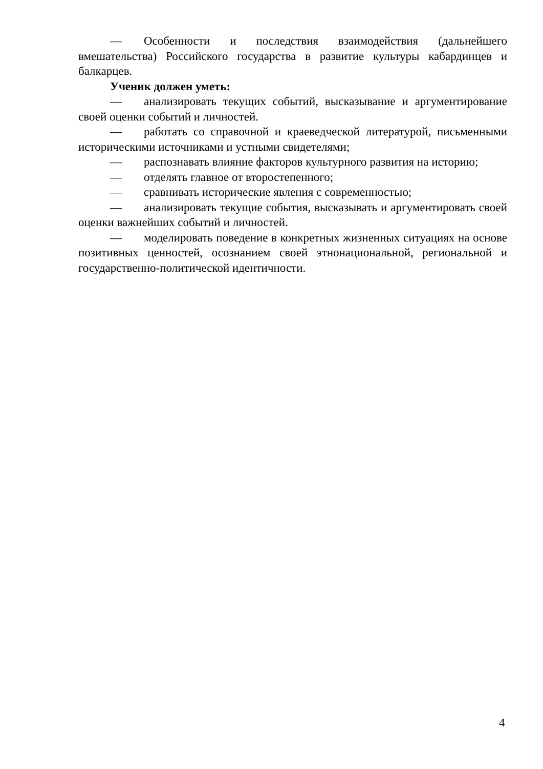— Особенности и последствия взаимодействия (дальнейшего вмешательства) Российского государства в развитие культуры кабардинцев и балкарцев.
Ученик должен уметь:
— анализировать текущих событий, высказывание и аргументирование своей оценки событий и личностей.
— работать со справочной и краеведческой литературой, письменными историческими источниками и устными свидетелями;
— распознавать влияние факторов культурного развития на историю;
— отделять главное от второстепенного;
— сравнивать исторические явления с современностью;
— анализировать текущие события, высказывать и аргументировать своей оценки важнейших событий и личностей.
— моделировать поведение в конкретных жизненных ситуациях на основе позитивных ценностей, осознанием своей этнонациональной, региональной и государственно-политической идентичности.
4